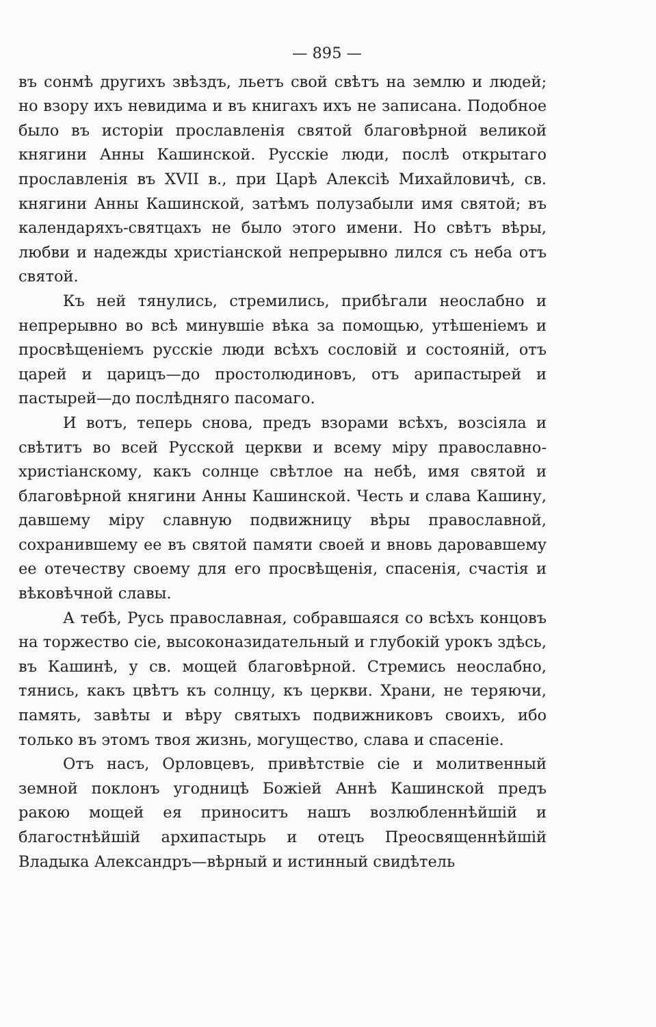— 895 —
въ сонмѣ другихъ звѣздъ, льетъ свой свѣтъ на землю и людей; но взору ихъ невидима и въ книгахъ ихъ не записана. Подобное было въ исторіи прославленія святой благовѣрной великой княгини Анны Кашинской. Русскіе люди, послѣ открытаго прославленія въ XVII в., при Царѣ Алексіѣ Михайловичѣ, св. княгини Анны Кашинской, затѣмъ полузабыли имя святой; въ календаряхъ-святцахъ не было этого имени. Но свѣтъ вѣры, любви и надежды христіанской непрерывно лился съ неба отъ святой.
Къ ней тянулись, стремились, прибѣгали неослабно и непрерывно во всѣ минувшіе вѣка за помощью, утѣшеніемъ и просвѣщеніемъ русскіе люди всѣхъ сословій и состояній, отъ царей и царицъ—до простолюдиновъ, отъ арипастырей и пастырей—до послѣдняго пасомаго.
И вотъ, теперь снова, предъ взорами всѣхъ, возсіяла и свѣтитъ во всей Русской церкви и всему міру православно-христіанскому, какъ солнце свѣтлое на небѣ, имя святой и благовѣрной княгини Анны Кашинской. Честь и слава Кашину, давшему міру славную подвижницу вѣры православной, сохранившему ее въ святой памяти своей и вновь даровавшему ее отечеству своему для его просвѣщенія, спасенія, счастія и вѣковѣчной славы.
А тебѣ, Русь православная, собравшаяся со всѣхъ концовъ на торжество сіе, высоконазидательный и глубокій урокъ здѣсь, въ Кашинѣ, у св. мощей благовѣрной. Стремись неослабно, тянись, какъ цвѣтъ къ солнцу, къ церкви. Храни, не теряючи, память, завѣты и вѣру святыхъ подвижниковъ своихъ, ибо только въ этомъ твоя жизнь, могущество, слава и спасеніе.
Отъ насъ, Орловцевъ, привѣтствіе сіе и молитвенный земной поклонъ угодницѣ Божіей Аннѣ Кашинской предъ ракою мощей ея приноситъ нашъ возлюбленнѣйшій и благостнѣйшій архипастырь и отецъ Преосвященнѣйшій Владыка Александръ—вѣрный и истинный свидѣтель